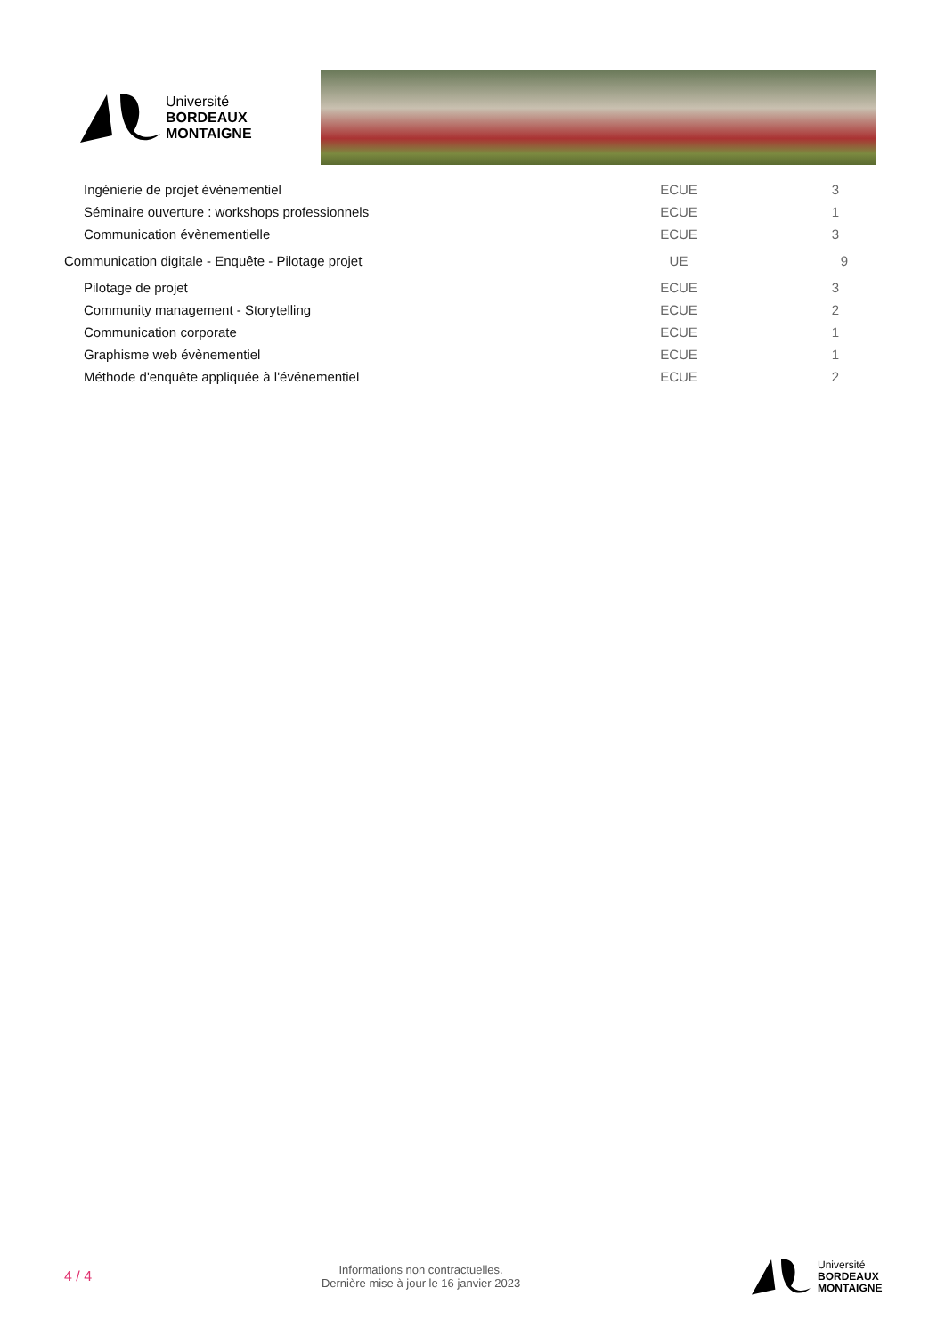Université
BORDEAUX
MONTAIGNE
| Ingénierie de projet évènementiel | ECUE | 3 |
| Séminaire ouverture : workshops professionnels | ECUE | 1 |
| Communication évènementielle | ECUE | 3 |
| Communication digitale - Enquête - Pilotage projet | UE | 9 |
| Pilotage de projet | ECUE | 3 |
| Community management - Storytelling | ECUE | 2 |
| Communication corporate | ECUE | 1 |
| Graphisme web évènementiel | ECUE | 1 |
| Méthode d'enquête appliquée à l'événementiel | ECUE | 2 |
4 / 4
Informations non contractuelles.
Dernière mise à jour le 16 janvier 2023
Université
BORDEAUX
MONTAIGNE